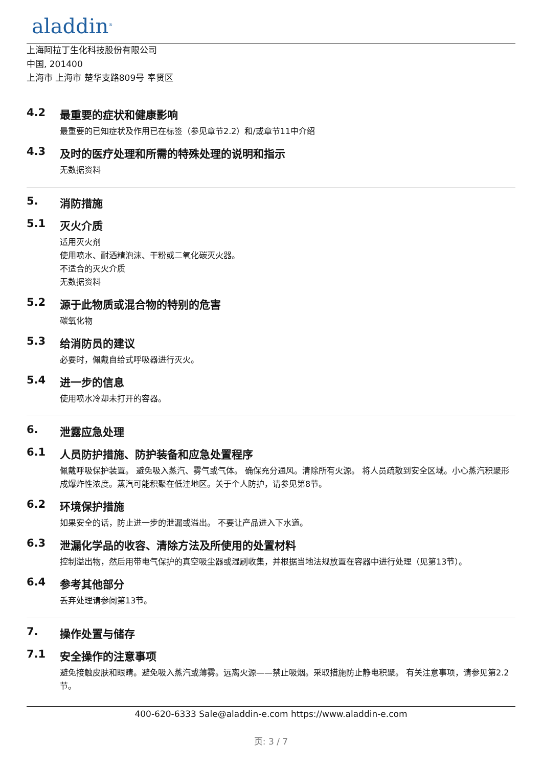aladdin<sup>®</sup>
上海阿拉丁生化科技股份有限公司
中国, 201400
上海市 上海市 楚华支路809号 奉贤区
4.2 最重要的症状和健康影响
最重要的已知症状及作用已在标签（参见章节2.2）和/或章节11中介绍
4.3 及时的医疗处理和所需的特殊处理的说明和指示
无数据资料
5. 消防措施
5.1 灭火介质
适用灭火剂
使用喷水、耐酒精泡沫、干粉或二氧化碳灭火器。
不适合的灭火介质
无数据资料
5.2 源于此物质或混合物的特别的危害
碳氧化物
5.3 给消防员的建议
必要时，佩戴自给式呼吸器进行灭火。
5.4 进一步的信息
使用喷水冷却未打开的容器。
6. 泄露应急处理
6.1 人员防护措施、防护装备和应急处置程序
佩戴呼吸保护装置。 避免吸入蒸汽、雾气或气体。 确保充分通风。清除所有火源。 将人员疏散到安全区域。小心蒸汽积聚形成爆炸性浓度。蒸汽可能积聚在低洼地区。关于个人防护，请参见第8节。
6.2 环境保护措施
如果安全的话，防止进一步的泄漏或溢出。 不要让产品进入下水道。
6.3 泄漏化学品的收容、清除方法及所使用的处置材料
控制溢出物，然后用带电气保护的真空吸尘器或湿刷收集，并根据当地法规放置在容器中进行处理（见第13节）。
6.4 参考其他部分
丢弃处理请参阅第13节。
7. 操作处置与储存
7.1 安全操作的注意事项
避免接触皮肤和眼睛。避免吸入蒸汽或薄雾。远离火源——禁止吸烟。采取措施防止静电积聚。 有关注意事项，请参见第2.2节。
400-620-6333 Sale@aladdin-e.com https://www.aladdin-e.com
页: 3 / 7